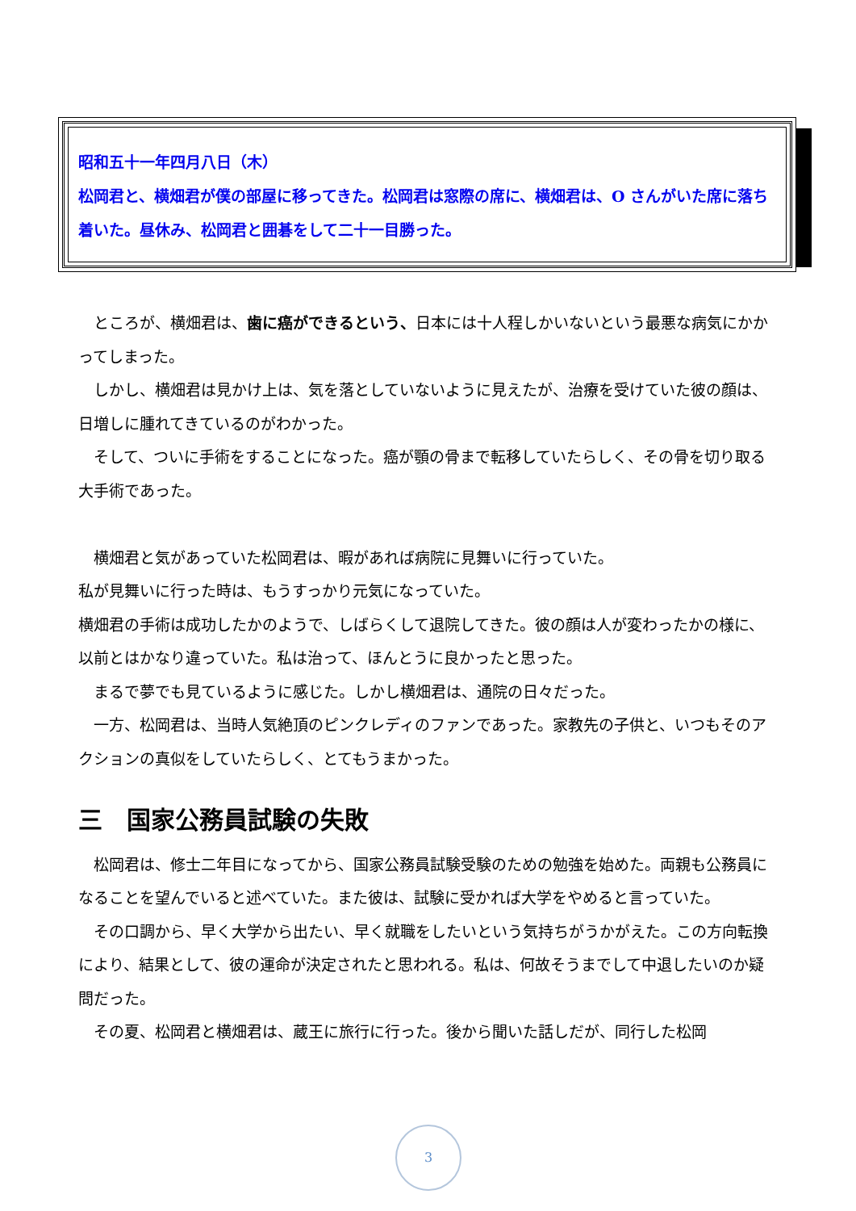昭和五十一年四月八日（木）
松岡君と、横畑君が僕の部屋に移ってきた。松岡君は窓際の席に、横畑君は、O さんがいた席に落ち着いた。昼休み、松岡君と囲碁をして二十一目勝った。
ところが、横畑君は、歯に癌ができるという、日本には十人程しかいないという最悪な病気にかかってしまった。
しかし、横畑君は見かけ上は、気を落としていないように見えたが、治療を受けていた彼の顔は、日増しに腫れてきているのがわかった。
そして、ついに手術をすることになった。癌が顎の骨まで転移していたらしく、その骨を切り取る大手術であった。
横畑君と気があっていた松岡君は、暇があれば病院に見舞いに行っていた。
私が見舞いに行った時は、もうすっかり元気になっていた。
横畑君の手術は成功したかのようで、しばらくして退院してきた。彼の顔は人が変わったかの様に、以前とはかなり違っていた。私は治って、ほんとうに良かったと思った。
まるで夢でも見ているように感じた。しかし横畑君は、通院の日々だった。
一方、松岡君は、当時人気絶頂のピンクレディのファンであった。家教先の子供と、いつもそのアクションの真似をしていたらしく、とてもうまかった。
三　国家公務員試験の失敗
松岡君は、修士二年目になってから、国家公務員試験受験のための勉強を始めた。両親も公務員になることを望んでいると述べていた。また彼は、試験に受かれば大学をやめると言っていた。
その口調から、早く大学から出たい、早く就職をしたいという気持ちがうかがえた。この方向転換により、結果として、彼の運命が決定されたと思われる。私は、何故そうまでして中退したいのか疑問だった。
その夏、松岡君と横畑君は、蔵王に旅行に行った。後から聞いた話しだが、同行した松岡
3